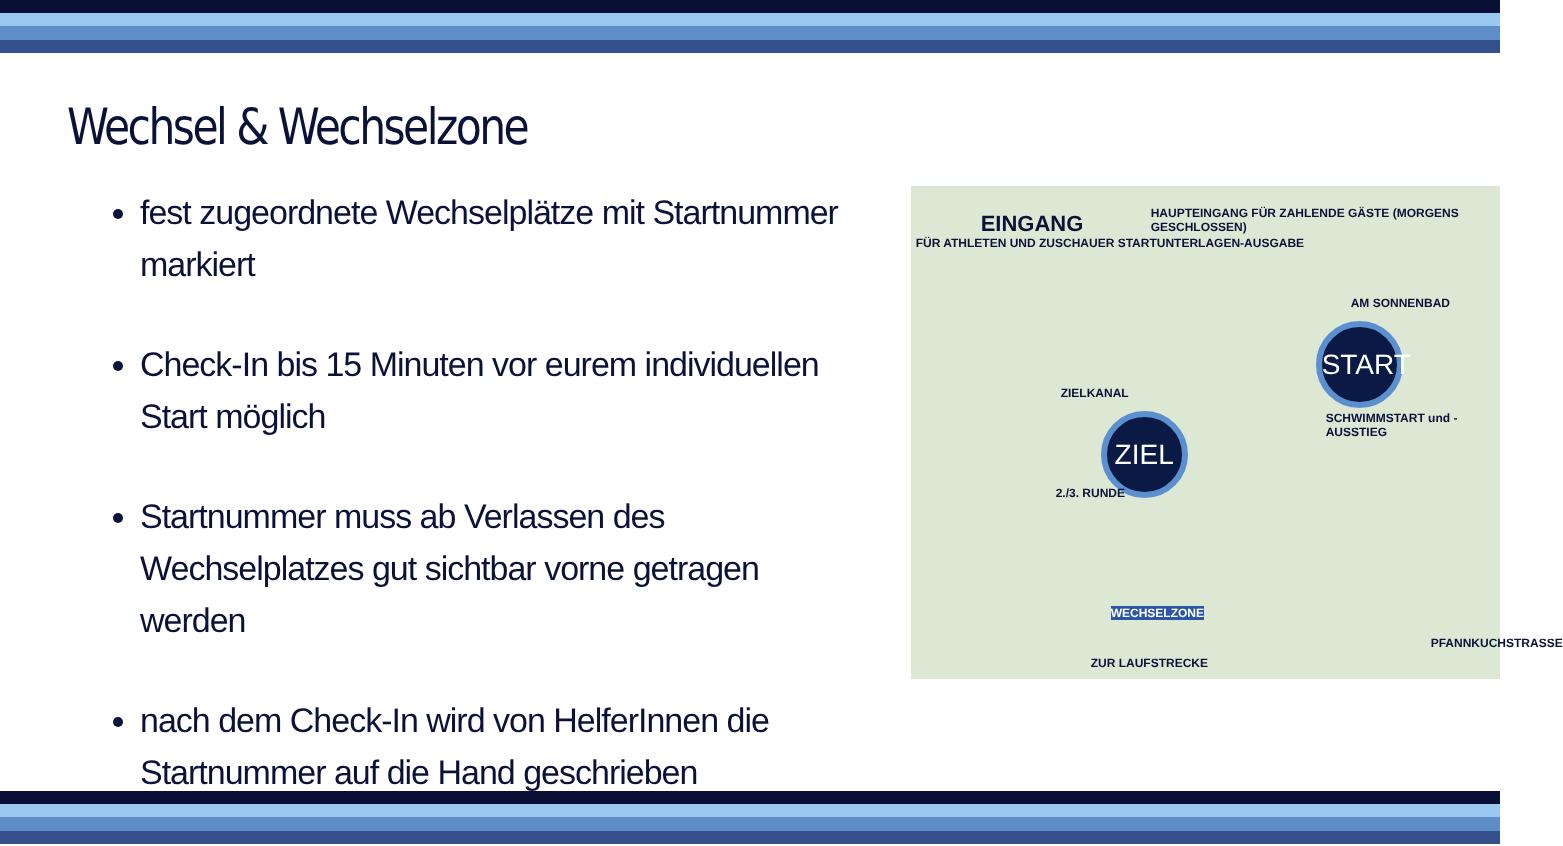Wechsel & Wechselzone
fest zugeordnete Wechselplätze mit Startnummer markiert
Check-In bis 15 Minuten vor eurem individuellen Start möglich
Startnummer muss ab Verlassen des Wechselplatzes gut sichtbar vorne getragen werden
nach dem Check-In wird von HelferInnen die Startnummer auf die Hand geschrieben
EINGANG
FÜR ATHLETEN UND ZUSCHAUER STARTUNTERLAGEN-AUSGABE
HAUPTEINGANG FÜR ZAHLENDE GÄSTE (MORGENS GESCHLOSSEN)
AM SONNENBAD
START
SCHWIMMSTART und -AUSSTIEG
ZIELKANAL
ZIEL
2./3. RUNDE
WECHSELZONE
ZUR LAUFSTRECKE
PFANNKUCHSTRASSE